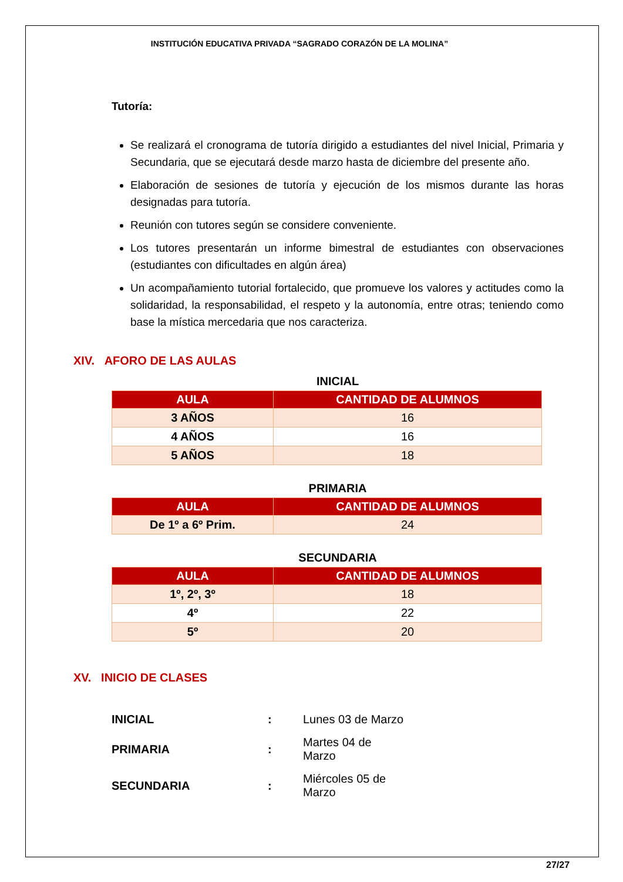INSTITUCIÓN EDUCATIVA PRIVADA “SAGRADO CORAZÓN DE LA MOLINA”
Tutoría:
Se realizará el cronograma de tutoría dirigido a estudiantes del nivel Inicial, Primaria y Secundaria, que se ejecutará desde marzo hasta de diciembre del presente año.
Elaboración de sesiones de tutoría y ejecución de los mismos durante las horas designadas para tutoría.
Reunión con tutores según se considere conveniente.
Los tutores presentarán un informe bimestral de estudiantes con observaciones (estudiantes con dificultades en algún área)
Un acompañamiento tutorial fortalecido, que promueve los valores y actitudes como la solidaridad, la responsabilidad, el respeto y la autonomía, entre otras; teniendo como base la mística mercedaria que nos caracteriza.
XIV. AFORO DE LAS AULAS
INICIAL
| AULA | CANTIDAD DE ALUMNOS |
| --- | --- |
| 3 AÑOS | 16 |
| 4 AÑOS | 16 |
| 5 AÑOS | 18 |
PRIMARIA
| AULA | CANTIDAD DE ALUMNOS |
| --- | --- |
| De 1º a 6º Prim. | 24 |
SECUNDARIA
| AULA | CANTIDAD DE ALUMNOS |
| --- | --- |
| 1º, 2º, 3º | 18 |
| 4º | 22 |
| 5º | 20 |
XV. INICIO DE CLASES
| INICIAL | : | Lunes 03 de Marzo |
| PRIMARIA | : | Martes 04 de Marzo |
| SECUNDARIA | : | Miércoles 05 de Marzo |
27/27